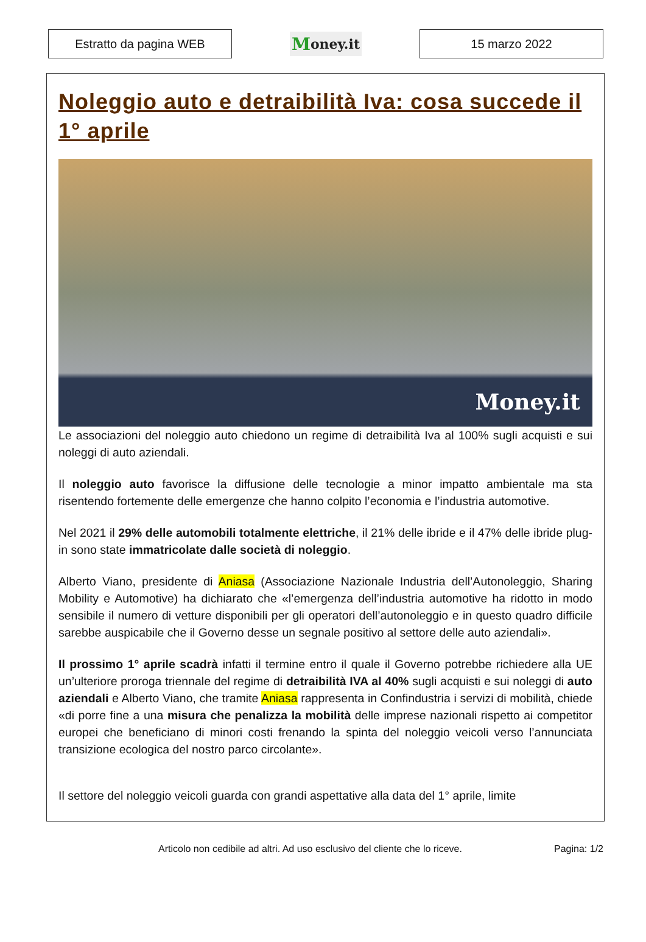Estratto da pagina WEB
Money.it
15 marzo 2022
Noleggio auto e detraibilità Iva: cosa succede il 1° aprile
Money.it
Le associazioni del noleggio auto chiedono un regime di detraibilità Iva al 100% sugli acquisti e sui noleggi di auto aziendali.
Il noleggio auto favorisce la diffusione delle tecnologie a minor impatto ambientale ma sta risentendo fortemente delle emergenze che hanno colpito l’economia e l’industria automotive.
Nel 2021 il 29% delle automobili totalmente elettriche, il 21% delle ibride e il 47% delle ibride plug-in sono state immatricolate dalle società di noleggio.
Alberto Viano, presidente di Aniasa (Associazione Nazionale Industria dell’Autonoleggio, Sharing Mobility e Automotive) ha dichiarato che «l’emergenza dell’industria automotive ha ridotto in modo sensibile il numero di vetture disponibili per gli operatori dell’autonoleggio e in questo quadro difficile sarebbe auspicabile che il Governo desse un segnale positivo al settore delle auto aziendali».
Il prossimo 1° aprile scadrà infatti il termine entro il quale il Governo potrebbe richiedere alla UE un’ulteriore proroga triennale del regime di detraibilità IVA al 40% sugli acquisti e sui noleggi di auto aziendali e Alberto Viano, che tramite Aniasa rappresenta in Confindustria i servizi di mobilità, chiede «di porre fine a una misura che penalizza la mobilità delle imprese nazionali rispetto ai competitor europei che beneficiano di minori costi frenando la spinta del noleggio veicoli verso l’annunciata transizione ecologica del nostro parco circolante».
Il settore del noleggio veicoli guarda con grandi aspettative alla data del 1° aprile, limite
Articolo non cedibile ad altri. Ad uso esclusivo del cliente che lo riceve. Pagina: 1/2